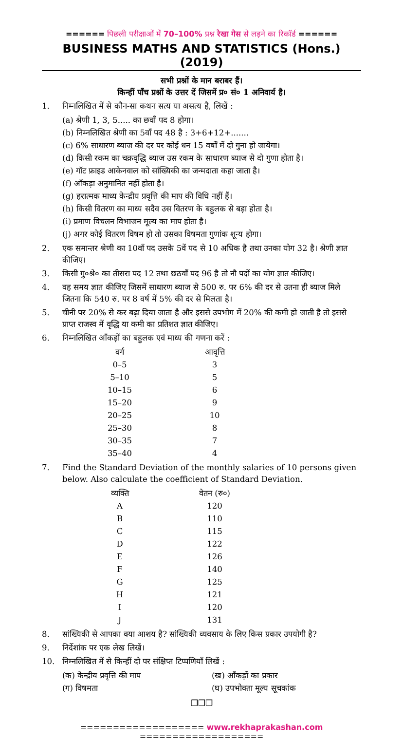====== पिछली परीक्षाओं में 70–100% प्रश्न रेखा गेस से लड़ने का रिकॉर्ड ======
BUSINESS MATHS AND STATISTICS (Hons.) (2019)
सभी प्रश्नों के मान बराबर हैं।
किन्हीं पाँच प्रश्नों के उत्तर दें जिसमें प्र० सं० 1 अनिवार्य है।
1. निम्नलिखित में से कौन-सा कथन सत्य या असत्य है, लिखें :
(a) श्रेणी 1, 3, 5..... का छवाँ पद 8 होगा।
(b) निम्नलिखित श्रेणी का 5वाँ पद 48 है : 3+6+12+.......
(c) 6% साधारण ब्याज की दर पर कोई धन 15 वर्षों में दो गुना हो जायेगा।
(d) किसी रकम का चक्रवृद्धि ब्याज उस रकम के साधारण ब्याज से दो गुणा होता है।
(e) गॉट फ्राइड आकेनवाल को सांख्यिकी का जन्मदाता कहा जाता है।
(f) आँकड़ा अनुमानित नहीं होता है।
(g) हरात्मक माध्य केन्द्रीय प्रवृत्ति की माप की विधि नहीं हैं।
(h) किसी वितरण का माध्य सदैव उस वितरण के बहुलक से बड़ा होता है।
(i) प्रमाण विचलन विभाजन मूल्य का माप होता है।
(j) अगर कोई वितरण विषम हो तो उसका विषमता गुणांक शून्य होगा।
2. एक समान्तर श्रेणी का 10वाँ पद उसके 5वें पद से 10 अधिक है तथा उनका योग 32 है। श्रेणी ज्ञात कीजिए।
3. किसी गु०श्रे० का तीसरा पद 12 तथा छठवाँ पद 96 है तो नौ पदों का योग ज्ञात कीजिए।
4. वह समय ज्ञात कीजिए जिसमें साधारण ब्याज से 500 रु. पर 6% की दर से उतना ही ब्याज मिले जितना कि 540 रु. पर 8 वर्ष में 5% की दर से मिलता है।
5. चीनी पर 20% से कर बढ़ा दिया जाता है और इससे उपभोग में 20% की कमी हो जाती है तो इससे प्राप्त राजस्व में वृद्धि या कमी का प्रतिशत ज्ञात कीजिए।
6. निम्नलिखित आँकड़ों का बहुलक एवं माध्य की गणना करें :
| वर्ग | आवृत्ति |
| --- | --- |
| 0–5 | 3 |
| 5–10 | 5 |
| 10–15 | 6 |
| 15–20 | 9 |
| 20–25 | 10 |
| 25–30 | 8 |
| 30–35 | 7 |
| 35–40 | 4 |
7. Find the Standard Deviation of the monthly salaries of 10 persons given below. Also calculate the coefficient of Standard Deviation.
| व्यक्ति | वेतन (रु०) |
| --- | --- |
| A | 120 |
| B | 110 |
| C | 115 |
| D | 122 |
| E | 126 |
| F | 140 |
| G | 125 |
| H | 121 |
| I | 120 |
| J | 131 |
8. सांख्यिकी से आपका क्या आशय है? सांख्यिकी व्यवसाय के लिए किस प्रकार उपयोगी है?
9. निर्देशांक पर एक लेख लिखें।
10. निम्नलिखित में से किन्हीं दो पर संक्षिप्त टिप्पणियाँ लिखें :
(क) केन्द्रीय प्रवृत्ति की माप (ख) आँकड़ों का प्रकार
(ग) विषमता (घ) उपभोक्ता मूल्य सूचकांक
❒❒❒
=================== www.rekhaprakashan.com ===================